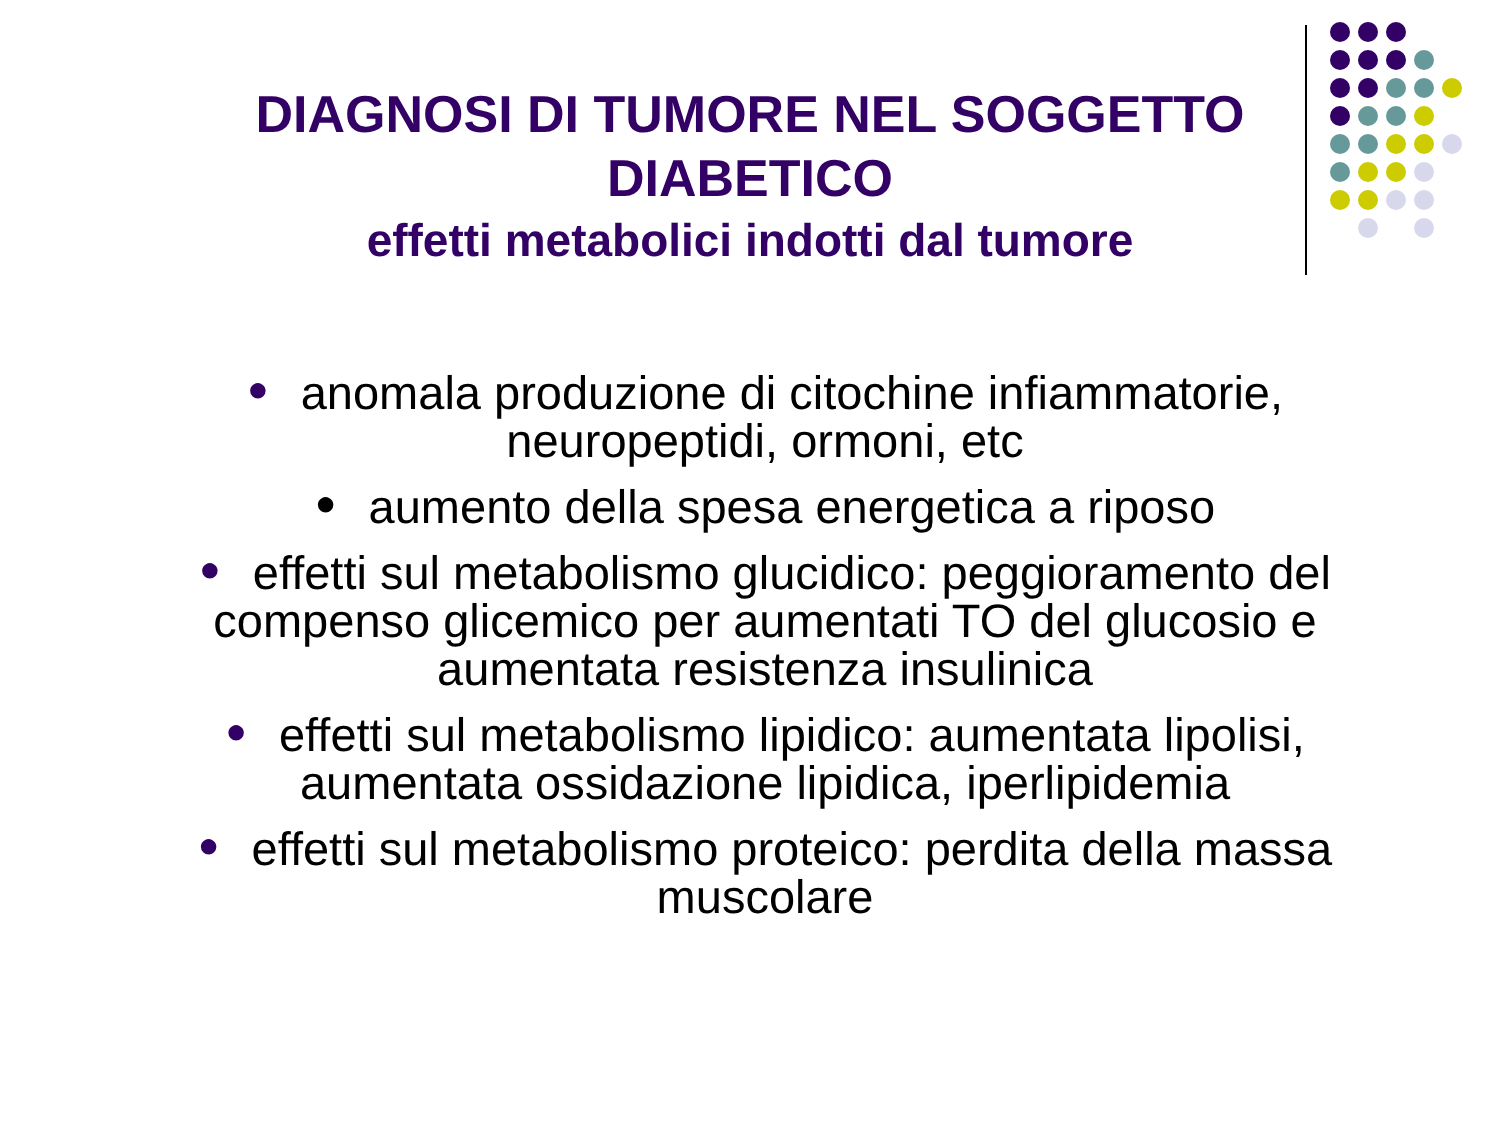DIAGNOSI DI TUMORE NEL SOGGETTO DIABETICO
effetti metabolici indotti dal tumore
● anomala produzione di citochine infiammatorie, neuropeptidi, ormoni, etc
● aumento della spesa energetica a riposo
● effetti sul metabolismo glucidico: peggioramento del compenso glicemico per aumentati TO del glucosio e aumentata resistenza insulinica
● effetti sul metabolismo lipidico: aumentata lipolisi, aumentata ossidazione lipidica, iperlipidemia
● effetti sul metabolismo proteico: perdita della massa muscolare